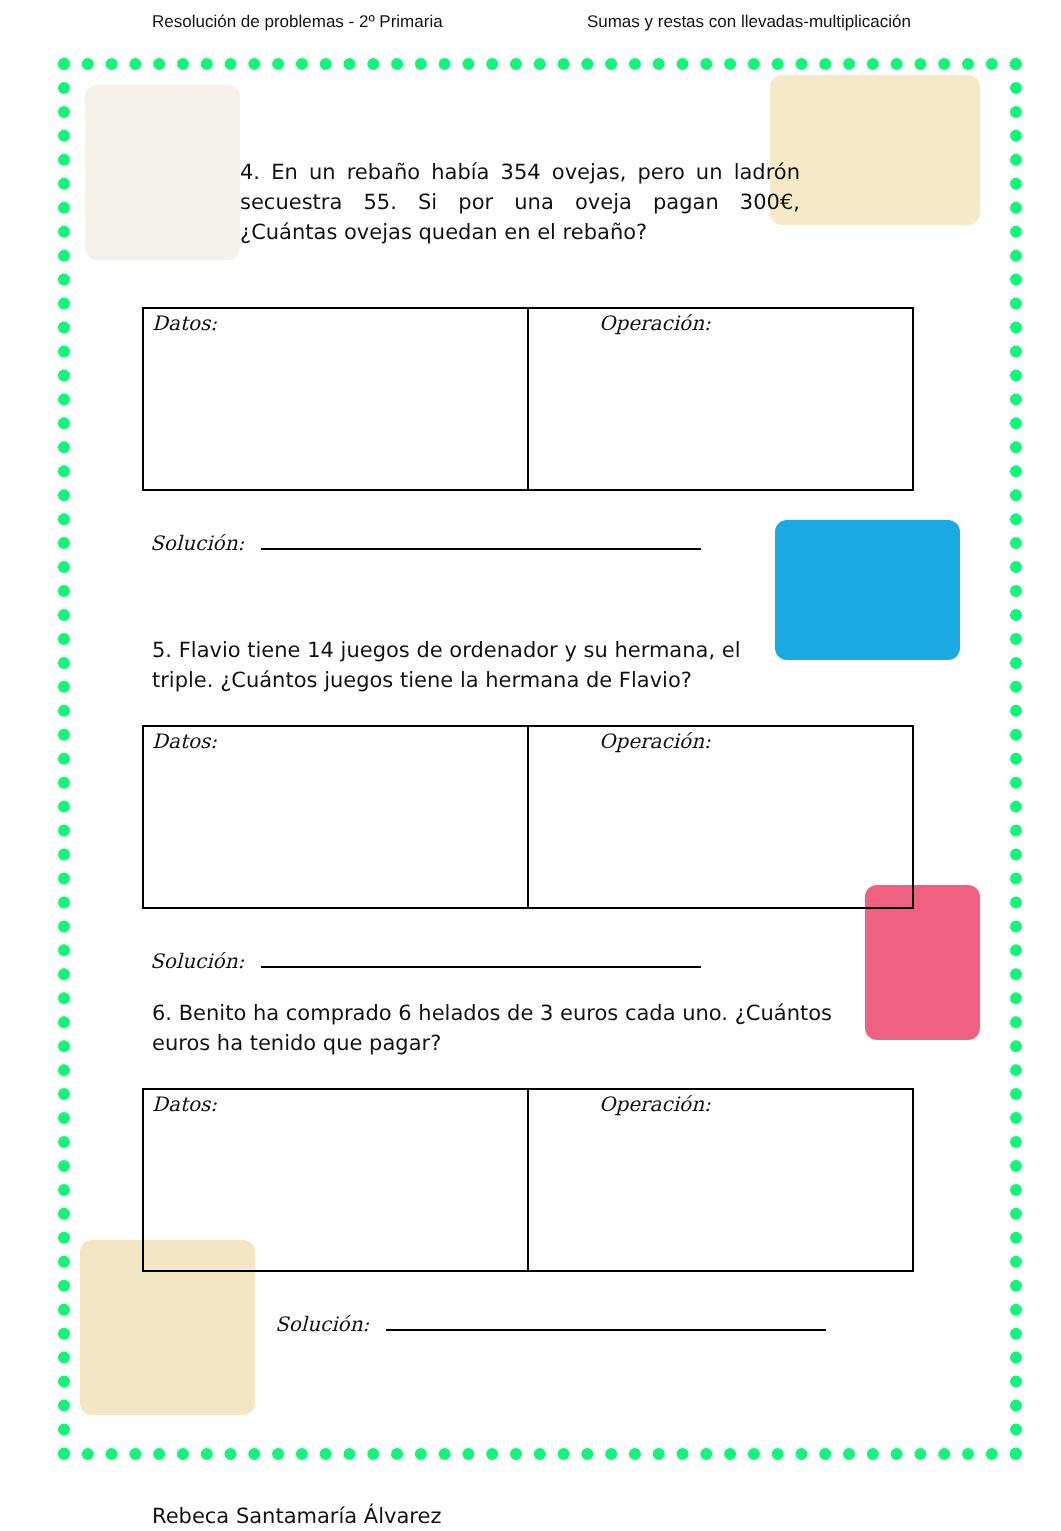Resolución de problemas - 2º Primaria Sumas y restas con llevadas-multiplicación
4. En un rebaño había 354 ovejas, pero un ladrón secuestra 55. Si por una oveja pagan 300€, ¿Cuántas ovejas quedan en el rebaño?
| Datos: | Operación: |
Solución:
5. Flavio tiene 14 juegos de ordenador y su hermana, el triple. ¿Cuántos juegos tiene la hermana de Flavio?
| Datos: | Operación: |
Solución:
6. Benito ha comprado 6 helados de 3 euros cada uno. ¿Cuántos euros ha tenido que pagar?
| Datos: | Operación: |
Solución:
Rebeca Santamaría Álvarez